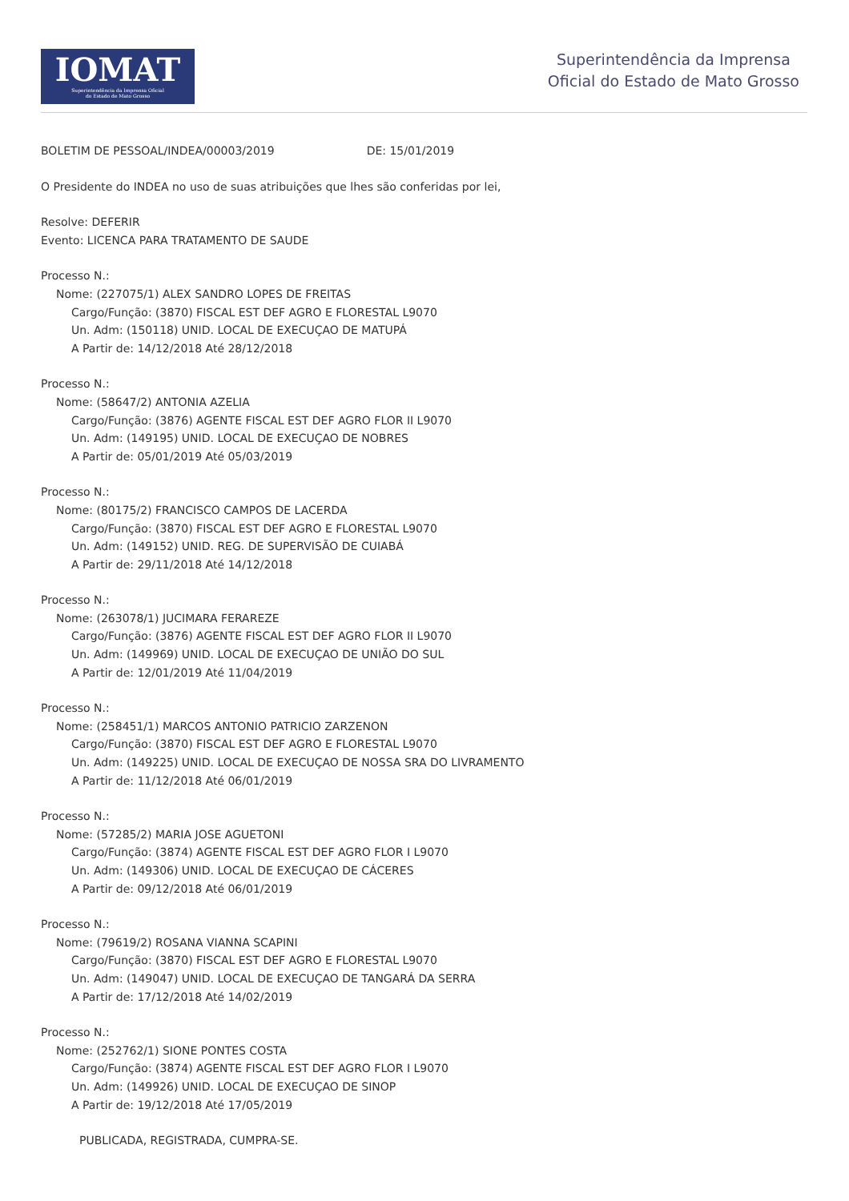IOMAT
Superintendência da Imprensa Oficial
do Estado de Mato Grosso
Superintendência da Imprensa
Oficial do Estado de Mato Grosso
BOLETIM DE PESSOAL/INDEA/00003/2019 DE: 15/01/2019
O Presidente do INDEA no uso de suas atribuições que lhes são conferidas por lei,
Resolve: DEFERIR
Evento: LICENCA PARA TRATAMENTO DE SAUDE
Processo N.:
Nome: (227075/1) ALEX SANDRO LOPES DE FREITAS
Cargo/Função: (3870) FISCAL EST DEF AGRO E FLORESTAL L9070
Un. Adm: (150118) UNID. LOCAL DE EXECUÇAO DE MATUPÁ
A Partir de: 14/12/2018 Até 28/12/2018
Processo N.:
Nome: (58647/2) ANTONIA AZELIA
Cargo/Função: (3876) AGENTE FISCAL EST DEF AGRO FLOR II L9070
Un. Adm: (149195) UNID. LOCAL DE EXECUÇAO DE NOBRES
A Partir de: 05/01/2019 Até 05/03/2019
Processo N.:
Nome: (80175/2) FRANCISCO CAMPOS DE LACERDA
Cargo/Função: (3870) FISCAL EST DEF AGRO E FLORESTAL L9070
Un. Adm: (149152) UNID. REG. DE SUPERVISÃO DE CUIABÁ
A Partir de: 29/11/2018 Até 14/12/2018
Processo N.:
Nome: (263078/1) JUCIMARA FERAREZE
Cargo/Função: (3876) AGENTE FISCAL EST DEF AGRO FLOR II L9070
Un. Adm: (149969) UNID. LOCAL DE EXECUÇAO DE UNIÃO DO SUL
A Partir de: 12/01/2019 Até 11/04/2019
Processo N.:
Nome: (258451/1) MARCOS ANTONIO PATRICIO ZARZENON
Cargo/Função: (3870) FISCAL EST DEF AGRO E FLORESTAL L9070
Un. Adm: (149225) UNID. LOCAL DE EXECUÇAO DE NOSSA SRA DO LIVRAMENTO
A Partir de: 11/12/2018 Até 06/01/2019
Processo N.:
Nome: (57285/2) MARIA JOSE AGUETONI
Cargo/Função: (3874) AGENTE FISCAL EST DEF AGRO FLOR I L9070
Un. Adm: (149306) UNID. LOCAL DE EXECUÇAO DE CÁCERES
A Partir de: 09/12/2018 Até 06/01/2019
Processo N.:
Nome: (79619/2) ROSANA VIANNA SCAPINI
Cargo/Função: (3870) FISCAL EST DEF AGRO E FLORESTAL L9070
Un. Adm: (149047) UNID. LOCAL DE EXECUÇAO DE TANGARÁ DA SERRA
A Partir de: 17/12/2018 Até 14/02/2019
Processo N.:
Nome: (252762/1) SIONE PONTES COSTA
Cargo/Função: (3874) AGENTE FISCAL EST DEF AGRO FLOR I L9070
Un. Adm: (149926) UNID. LOCAL DE EXECUÇAO DE SINOP
A Partir de: 19/12/2018 Até 17/05/2019
PUBLICADA, REGISTRADA, CUMPRA-SE.